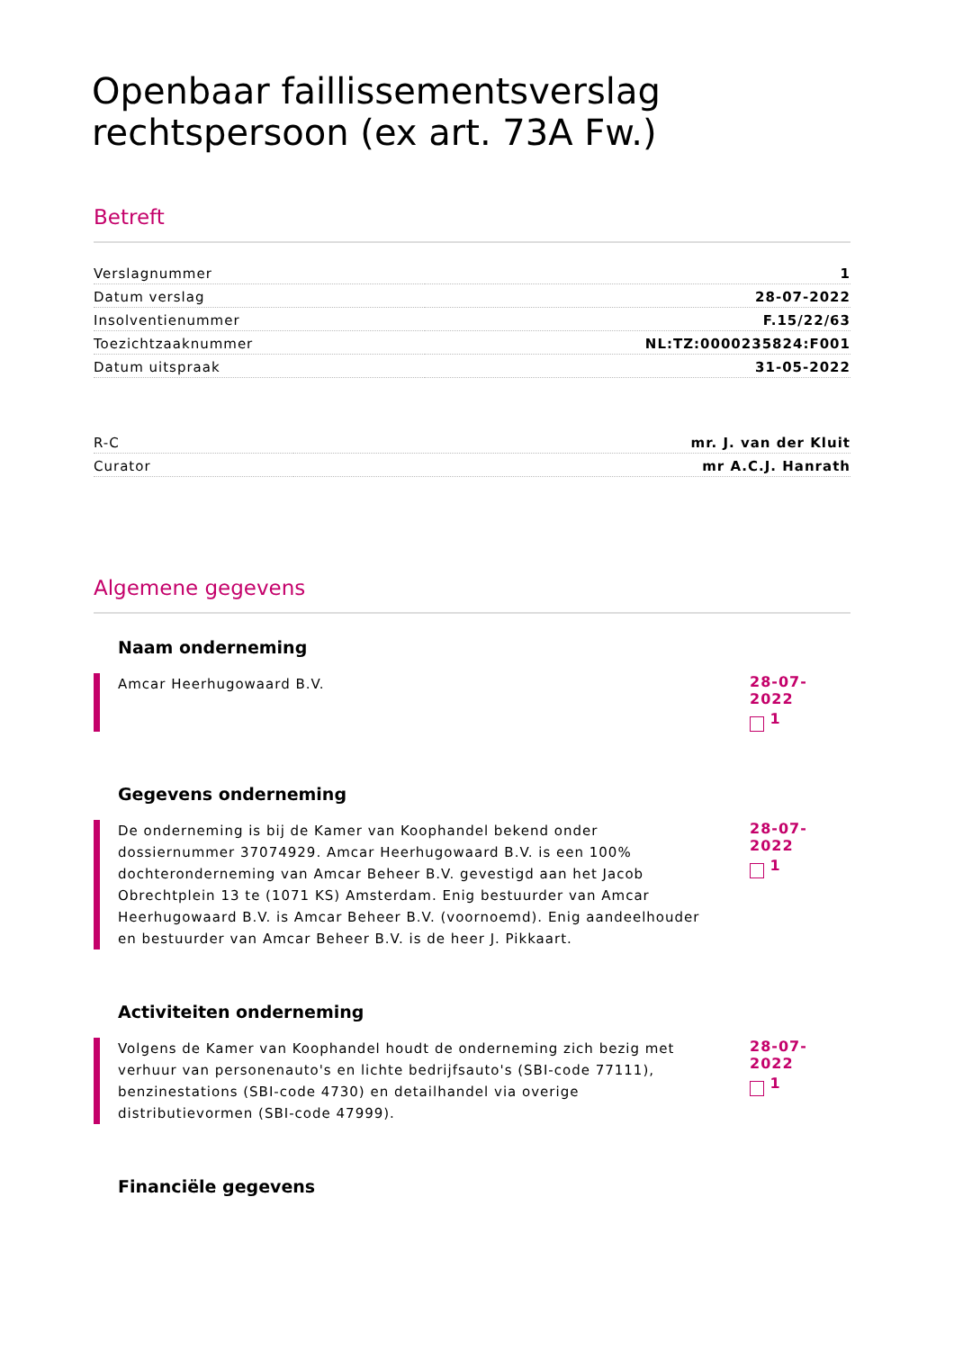Openbaar faillissementsverslag rechtspersoon (ex art. 73A Fw.)
Betreft
| Verslagnummer | 1 |
| Datum verslag | 28-07-2022 |
| Insolventienummer | F.15/22/63 |
| Toezichtzaaknummer | NL:TZ:0000235824:F001 |
| Datum uitspraak | 31-05-2022 |
| R-C | mr. J. van der Kluit |
| Curator | mr A.C.J. Hanrath |
Algemene gegevens
Naam onderneming
Amcar Heerhugowaard B.V.
28-07-2022
1
Gegevens onderneming
De onderneming is bij de Kamer van Koophandel bekend onder dossiernummer 37074929. Amcar Heerhugowaard B.V. is een 100% dochteronderneming van Amcar Beheer B.V. gevestigd aan het Jacob Obrechtplein 13 te (1071 KS) Amsterdam. Enig bestuurder van Amcar Heerhugowaard B.V. is Amcar Beheer B.V. (voornoemd). Enig aandeelhouder en bestuurder van Amcar Beheer B.V. is de heer J. Pikkaart.
28-07-2022
1
Activiteiten onderneming
Volgens de Kamer van Koophandel houdt de onderneming zich bezig met verhuur van personenauto's en lichte bedrijfsauto's (SBI-code 77111), benzinestations (SBI-code 4730) en detailhandel via overige distributievormen (SBI-code 47999).
28-07-2022
1
Financiële gegevens